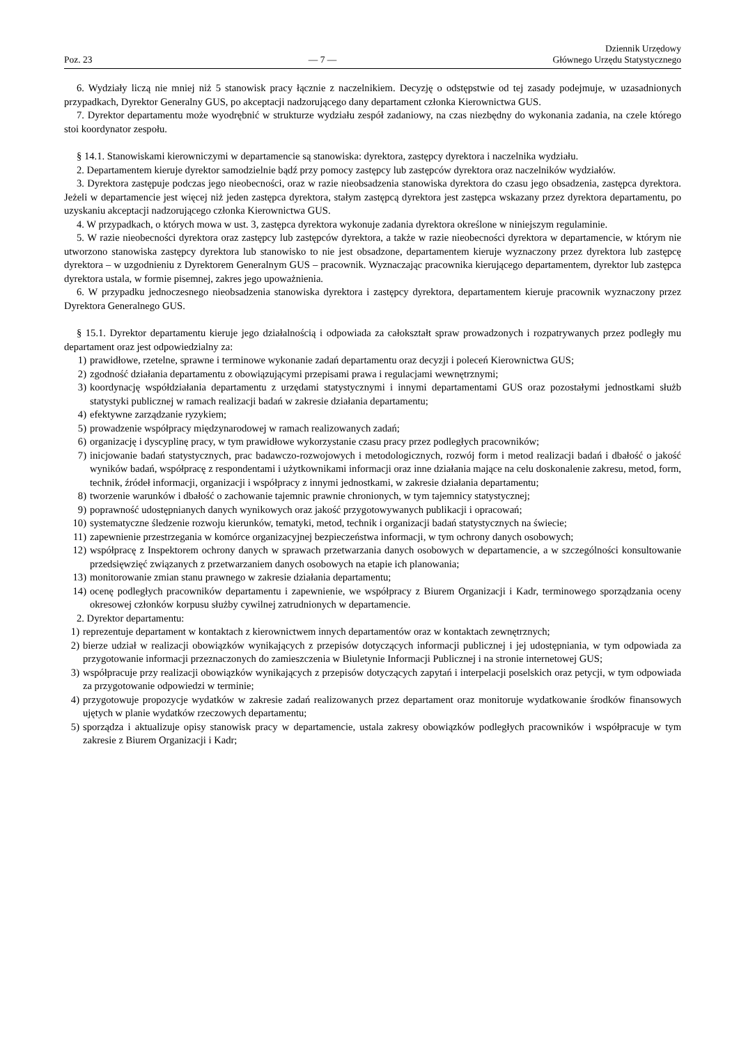Poz. 23 — 7 — Dziennik Urzędowy
Głównego Urzędu Statystycznego
6. Wydziały liczą nie mniej niż 5 stanowisk pracy łącznie z naczelnikiem. Decyzję o odstępstwie od tej zasady podejmuje, w uzasadnionych przypadkach, Dyrektor Generalny GUS, po akceptacji nadzorującego dany departament członka Kierownictwa GUS.
7. Dyrektor departamentu może wyodrębnić w strukturze wydziału zespół zadaniowy, na czas niezbędny do wykonania zadania, na czele którego stoi koordynator zespołu.
§ 14.1. Stanowiskami kierowniczymi w departamencie są stanowiska: dyrektora, zastępcy dyrektora i naczelnika wydziału.
2. Departamentem kieruje dyrektor samodzielnie bądź przy pomocy zastępcy lub zastępców dyrektora oraz naczelników wydziałów.
3. Dyrektora zastępuje podczas jego nieobecności, oraz w razie nieobsadzenia stanowiska dyrektora do czasu jego obsadzenia, zastępca dyrektora. Jeżeli w departamencie jest więcej niż jeden zastępca dyrektora, stałym zastępcą dyrektora jest zastępca wskazany przez dyrektora departamentu, po uzyskaniu akceptacji nadzorującego członka Kierownictwa GUS.
4. W przypadkach, o których mowa w ust. 3, zastępca dyrektora wykonuje zadania dyrektora określone w niniejszym regulaminie.
5. W razie nieobecności dyrektora oraz zastępcy lub zastępców dyrektora, a także w razie nieobecności dyrektora w departamencie, w którym nie utworzono stanowiska zastępcy dyrektora lub stanowisko to nie jest obsadzone, departamentem kieruje wyznaczony przez dyrektora lub zastępcę dyrektora – w uzgodnieniu z Dyrektorem Generalnym GUS – pracownik. Wyznaczając pracownika kierującego departamentem, dyrektor lub zastępca dyrektora ustala, w formie pisemnej, zakres jego upoważnienia.
6. W przypadku jednoczesnego nieobsadzenia stanowiska dyrektora i zastępcy dyrektora, departamentem kieruje pracownik wyznaczony przez Dyrektora Generalnego GUS.
§ 15.1. Dyrektor departamentu kieruje jego działalnością i odpowiada za całokształt spraw prowadzonych i rozpatrywanych przez podległy mu departament oraz jest odpowiedzialny za:
1) prawidłowe, rzetelne, sprawne i terminowe wykonanie zadań departamentu oraz decyzji i poleceń Kierownictwa GUS;
2) zgodność działania departamentu z obowiązującymi przepisami prawa i regulacjami wewnętrznymi;
3) koordynację współdziałania departamentu z urzędami statystycznymi i innymi departamentami GUS oraz pozostałymi jednostkami służb statystyki publicznej w ramach realizacji badań w zakresie działania departamentu;
4) efektywne zarządzanie ryzykiem;
5) prowadzenie współpracy międzynarodowej w ramach realizowanych zadań;
6) organizację i dyscyplinę pracy, w tym prawidłowe wykorzystanie czasu pracy przez podległych pracowników;
7) inicjowanie badań statystycznych, prac badawczo-rozwojowych i metodologicznych, rozwój form i metod realizacji badań i dbałość o jakość wyników badań, współpracę z respondentami i użytkownikami informacji oraz inne działania mające na celu doskonalenie zakresu, metod, form, technik, źródeł informacji, organizacji i współpracy z innymi jednostkami, w zakresie działania departamentu;
8) tworzenie warunków i dbałość o zachowanie tajemnic prawnie chronionych, w tym tajemnicy statystycznej;
9) poprawność udostępnianych danych wynikowych oraz jakość przygotowywanych publikacji i opracowań;
10) systematyczne śledzenie rozwoju kierunków, tematyki, metod, technik i organizacji badań statystycznych na świecie;
11) zapewnienie przestrzegania w komórce organizacyjnej bezpieczeństwa informacji, w tym ochrony danych osobowych;
12) współpracę z Inspektorem ochrony danych w sprawach przetwarzania danych osobowych w departamencie, a w szczególności konsultowanie przedsięwzięć związanych z przetwarzaniem danych osobowych na etapie ich planowania;
13) monitorowanie zmian stanu prawnego w zakresie działania departamentu;
14) ocenę podległych pracowników departamentu i zapewnienie, we współpracy z Biurem Organizacji i Kadr, terminowego sporządzania oceny okresowej członków korpusu służby cywilnej zatrudnionych w departamencie.
2. Dyrektor departamentu:
1) reprezentuje departament w kontaktach z kierownictwem innych departamentów oraz w kontaktach zewnętrznych;
2) bierze udział w realizacji obowiązków wynikających z przepisów dotyczących informacji publicznej i jej udostępniania, w tym odpowiada za przygotowanie informacji przeznaczonych do zamieszczenia w Biuletynie Informacji Publicznej i na stronie internetowej GUS;
3) współpracuje przy realizacji obowiązków wynikających z przepisów dotyczących zapytań i interpelacji poselskich oraz petycji, w tym odpowiada za przygotowanie odpowiedzi w terminie;
4) przygotowuje propozycje wydatków w zakresie zadań realizowanych przez departament oraz monitoruje wydatkowanie środków finansowych ujętych w planie wydatków rzeczowych departamentu;
5) sporządza i aktualizuje opisy stanowisk pracy w departamencie, ustala zakresy obowiązków podległych pracowników i współpracuje w tym zakresie z Biurem Organizacji i Kadr;